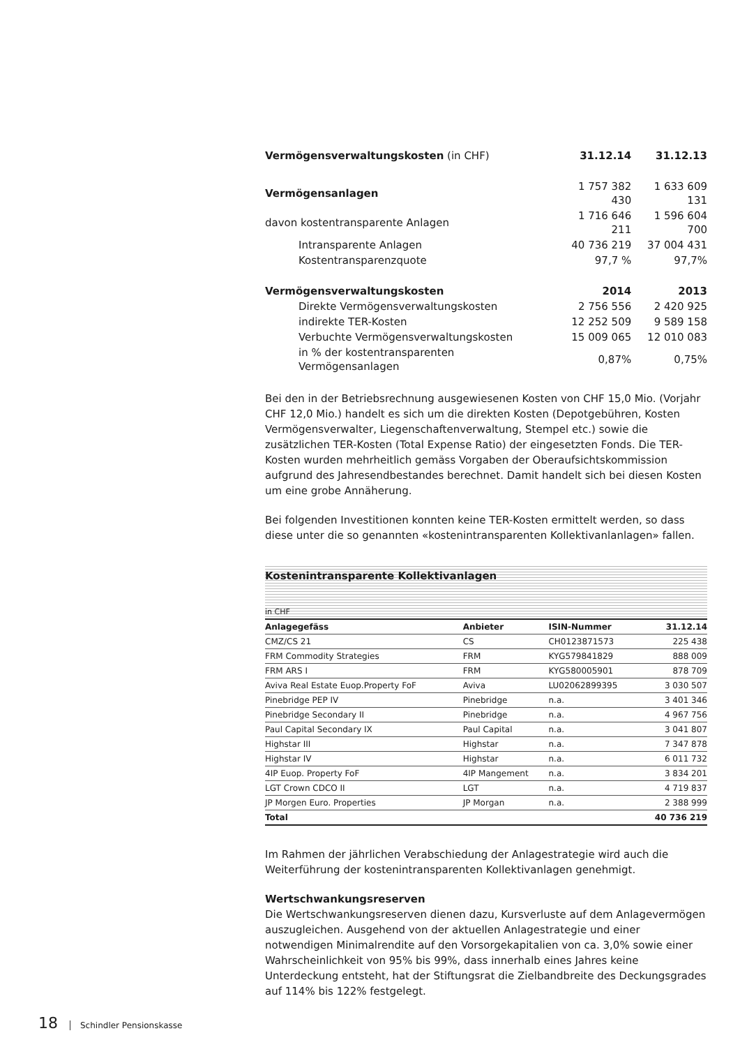| Vermögensverwaltungskosten (in CHF) | 31.12.14 | 31.12.13 |
| Vermögensanlagen | 1 757 382 430 | 1 633 609 131 |
| davon kostentransparente Anlagen | 1 716 646 211 | 1 596 604 700 |
| Intransparente Anlagen | 40 736 219 | 37 004 431 |
| Kostentransparenzquote | 97,7 % | 97,7% |
| Vermögensverwaltungskosten | 2014 | 2013 |
| Direkte Vermögensverwaltungskosten | 2 756 556 | 2 420 925 |
| indirekte TER-Kosten | 12 252 509 | 9 589 158 |
| Verbuchte Vermögensverwaltungskosten | 15 009 065 | 12 010 083 |
| in % der kostentransparenten Vermögensanlagen | 0,87% | 0,75% |
Bei den in der Betriebsrechnung ausgewiesenen Kosten von CHF 15,0 Mio. (Vorjahr CHF 12,0 Mio.) handelt es sich um die direkten Kosten (Depotgebühren, Kosten Vermögensverwalter, Liegenschaftenverwaltung, Stempel etc.) sowie die zusätzlichen TER-Kosten (Total Expense Ratio) der eingesetzten Fonds. Die TER-Kosten wurden mehrheitlich gemäss Vorgaben der Oberaufsichtskommission aufgrund des Jahresendbestandes berechnet. Damit handelt sich bei diesen Kosten um eine grobe Annäherung.
Bei folgenden Investitionen konnten keine TER-Kosten ermittelt werden, so dass diese unter die so genannten «kostenintransparenten Kollektivanlanlagen» fallen.
Kostenintransparente Kollektivanlagen
in CHF
| Anlagegefäss | Anbieter | ISIN-Nummer | 31.12.14 |
| --- | --- | --- | --- |
| CMZ/CS 21 | CS | CH0123871573 | 225 438 |
| FRM Commodity Strategies | FRM | KYG579841829 | 888 009 |
| FRM ARS I | FRM | KYG580005901 | 878 709 |
| Aviva Real Estate Euop.Property FoF | Aviva | LU02062899395 | 3 030 507 |
| Pinebridge PEP IV | Pinebridge | n.a. | 3 401 346 |
| Pinebridge Secondary II | Pinebridge | n.a. | 4 967 756 |
| Paul Capital Secondary IX | Paul Capital | n.a. | 3 041 807 |
| Highstar III | Highstar | n.a. | 7 347 878 |
| Highstar IV | Highstar | n.a. | 6 011 732 |
| 4IP Euop. Property FoF | 4IP Mangement | n.a. | 3 834 201 |
| LGT Crown CDCO II | LGT | n.a. | 4 719 837 |
| JP Morgen Euro. Properties | JP Morgan | n.a. | 2 388 999 |
| Total | | | 40 736 219 |
Im Rahmen der jährlichen Verabschiedung der Anlagestrategie wird auch die Weiterführung der kostenintransparenten Kollektivanlagen genehmigt.
Wertschwankungsreserven
Die Wertschwankungsreserven dienen dazu, Kursverluste auf dem Anlagevermögen auszugleichen. Ausgehend von der aktuellen Anlagestrategie und einer notwendigen Minimalrendite auf den Vorsorgekapitalien von ca. 3,0% sowie einer Wahrscheinlichkeit von 95% bis 99%, dass innerhalb eines Jahres keine Unterdeckung entsteht, hat der Stiftungsrat die Zielbandbreite des Deckungsgrades auf 114% bis 122% festgelegt.
18 Schindler Pensionskasse